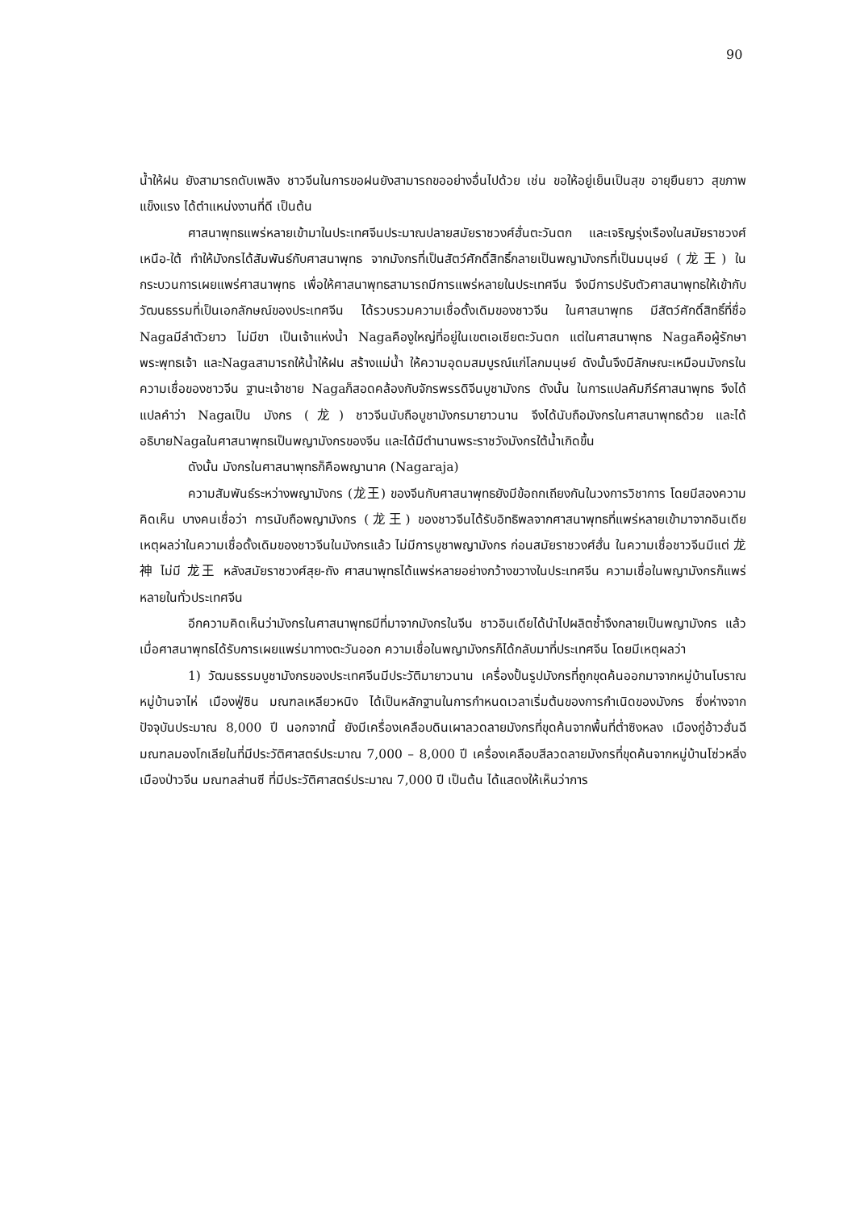90
น้ำให้ฝน ยังสามารถดับเพลิง ชาวจีนในการขอฝนยังสามารถขออย่างอื่นไปด้วย เช่น ขอให้อยู่เย็นเป็นสุข อายุยืนยาว สุขภาพแข็งแรง ได้ตำแหน่งงานที่ดี เป็นต้น
ศาสนาพุทธแพร่หลายเข้ามาในประเทศจีนประมาณปลายสมัยราชวงศ์ฮั่นตะวันตก และเจริญรุ่งเรืองในสมัยราชวงศ์เหนือ-ใต้ ทำให้มังกรได้สัมพันธ์กับศาสนาพุทธ จากมังกรที่เป็นสัตว์ศักดิ์สิทธิ์กลายเป็นพญามังกรที่เป็นมนุษย์ (龙王) ในกระบวนการเผยแพร่ศาสนาพุทธ เพื่อให้ศาสนาพุทธสามารถมีการแพร่หลายในประเทศจีน จึงมีการปรับตัวศาสนาพุทธให้เข้ากับวัฒนธรรมที่เป็นเอกลักษณ์ของประเทศจีน ได้รวบรวมความเชื่อดั้งเดิมของชาวจีน ในศาสนาพุทธ มีสัตว์ศักดิ์สิทธิ์ที่ชื่อ Nagaมีลำตัวยาว ไม่มีขา เป็นเจ้าแห่งน้ำ Nagaคืองูใหญ่ที่อยู่ในเขตเอเชียตะวันตก แต่ในศาสนาพุทธ Nagaคือผู้รักษาพระพุทธเจ้า และNagaสามารถให้น้ำให้ฝน สร้างแม่น้ำ ให้ความอุดมสมบูรณ์แก่โลกมนุษย์ ดังนั้นจึงมีลักษณะเหมือนมังกรในความเชื่อของชาวจีน ฐานะเจ้าชาย Nagaก็สอดคล้องกับจักรพรรดิจีนบูชามังกร ดังนั้น ในการแปลคัมภีร์ศาสนาพุทธ จึงได้แปลคำว่า Nagaเป็น มังกร (龙) ชาวจีนนับถือบูชามังกรมายาวนาน จึงได้นับถือมังกรในศาสนาพุทธด้วย และได้อธิบายNagaในศาสนาพุทธเป็นพญามังกรของจีน และได้มีตำนานพระราชวังมังกรใต้น้ำเกิดขึ้น
ดังนั้น มังกรในศาสนาพุทธก็คือพญานาค (Nagaraja)
ความสัมพันธ์ระหว่างพญามังกร (龙王) ของจีนกับศาสนาพุทธยังมีข้อถกเถียงกันในวงการวิชาการ โดยมีสองความคิดเห็น บางคนเชื่อว่า การนับถือพญามังกร (龙王) ของชาวจีนได้รับอิทธิพลจากศาสนาพุทธที่แพร่หลายเข้ามาจากอินเดีย เหตุผลว่าในความเชื่อดั้งเดิมของชาวจีนในมังกรแล้ว ไม่มีการบูชาพญามังกร ก่อนสมัยราชวงศ์ฮั่น ในความเชื่อชาวจีนมีแต่ 龙神 ไม่มี 龙王 หลังสมัยราชวงศ์สุย-ถัง ศาสนาพุทธได้แพร่หลายอย่างกว้างขวางในประเทศจีน ความเชื่อในพญามังกรก็แพร่หลายในทั่วประเทศจีน
อีกความคิดเห็นว่ามังกรในศาสนาพุทธมีที่มาจากมังกรในจีน ชาวอินเดียได้นำไปผลิตซ้ำจึงกลายเป็นพญามังกร แล้วเมื่อศาสนาพุทธได้รับการเผยแพร่มาทางตะวันออก ความเชื่อในพญามังกรก็ได้กลับมาที่ประเทศจีน โดยมีเหตุผลว่า
1) วัฒนธรรมบูชามังกรของประเทศจีนมีประวัติมายาวนาน เครื่องปั้นรูปมังกรที่ถูกขุดค้นออกมาจากหมู่บ้านโบราณหมู่บ้านจาไห่ เมืองฟู่ซิน มณฑลเหลียวหนิง ได้เป็นหลักฐานในการกำหนดเวลาเริ่มต้นของการกำเนิดของมังกร ซึ่งห่างจากปัจจุบันประมาณ 8,000 ปี นอกจากนี้ ยังมีเครื่องเคลือบดินเผาลวดลายมังกรที่ขุดค้นจากพื้นที่ต่ำซิงหลง เมืองกู่อ้าวฮั่นฉี มณฑลมองโกเลียในที่มีประวัติศาสตร์ประมาณ 7,000 – 8,000 ปี เครื่องเคลือบสีลวดลายมังกรที่ขุดค้นจากหมู่บ้านโซ่วหลิ่ง เมืองป่าวจีน มณฑลส่านซี ที่มีประวัติศาสตร์ประมาณ 7,000 ปี เป็นต้น ได้แสดงให้เห็นว่าการ